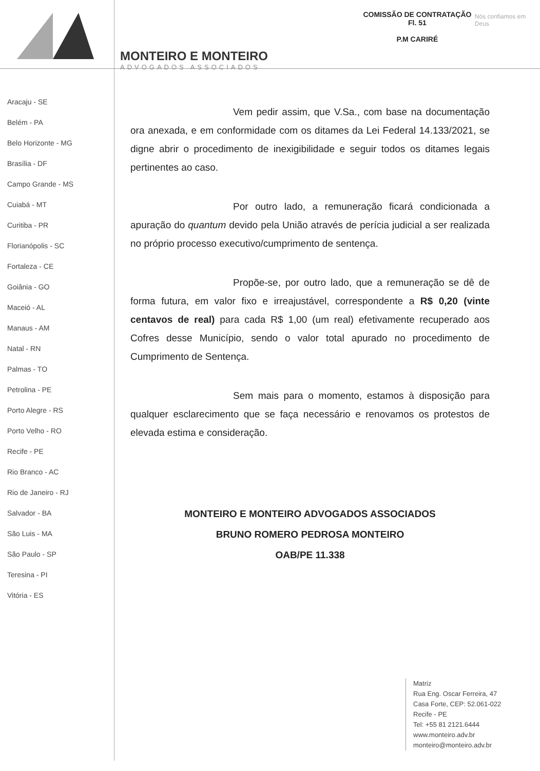MONTEIRO E MONTEIRO
ADVOGADOS ASSOCIADOS
COMISSÃO DE CONTRATAÇÃO
Fl. 51
P.M CARIRÉ
Nós confiamos em Deus
Aracaju - SE
Belém - PA
Belo Horizonte - MG
Brasília - DF
Campo Grande - MS
Cuiabá - MT
Curitiba - PR
Florianópolis - SC
Fortaleza - CE
Goiânia - GO
Maceió - AL
Manaus - AM
Natal - RN
Palmas - TO
Petrolina - PE
Porto Alegre - RS
Porto Velho - RO
Recife - PE
Rio Branco - AC
Rio de Janeiro - RJ
Salvador - BA
São Luis - MA
São Paulo - SP
Teresina - PI
Vitória - ES
Vem pedir assim, que V.Sa., com base na documentação ora anexada, e em conformidade com os ditames da Lei Federal 14.133/2021, se digne abrir o procedimento de inexigibilidade e seguir todos os ditames legais pertinentes ao caso.
Por outro lado, a remuneração ficará condicionada a apuração do quantum devido pela União através de perícia judicial a ser realizada no próprio processo executivo/cumprimento de sentença.
Propõe-se, por outro lado, que a remuneração se dê de forma futura, em valor fixo e irreajustável, correspondente a R$ 0,20 (vinte centavos de real) para cada R$ 1,00 (um real) efetivamente recuperado aos Cofres desse Município, sendo o valor total apurado no procedimento de Cumprimento de Sentença.
Sem mais para o momento, estamos à disposição para qualquer esclarecimento que se faça necessário e renovamos os protestos de elevada estima e consideração.
MONTEIRO E MONTEIRO ADVOGADOS ASSOCIADOS
BRUNO ROMERO PEDROSA MONTEIRO
OAB/PE 11.338
Matriz
Rua Eng. Oscar Ferreira, 47
Casa Forte, CEP: 52.061-022
Recife - PE
Tel: +55 81 2121.6444
www.monteiro.adv.br
monteiro@monteiro.adv.br